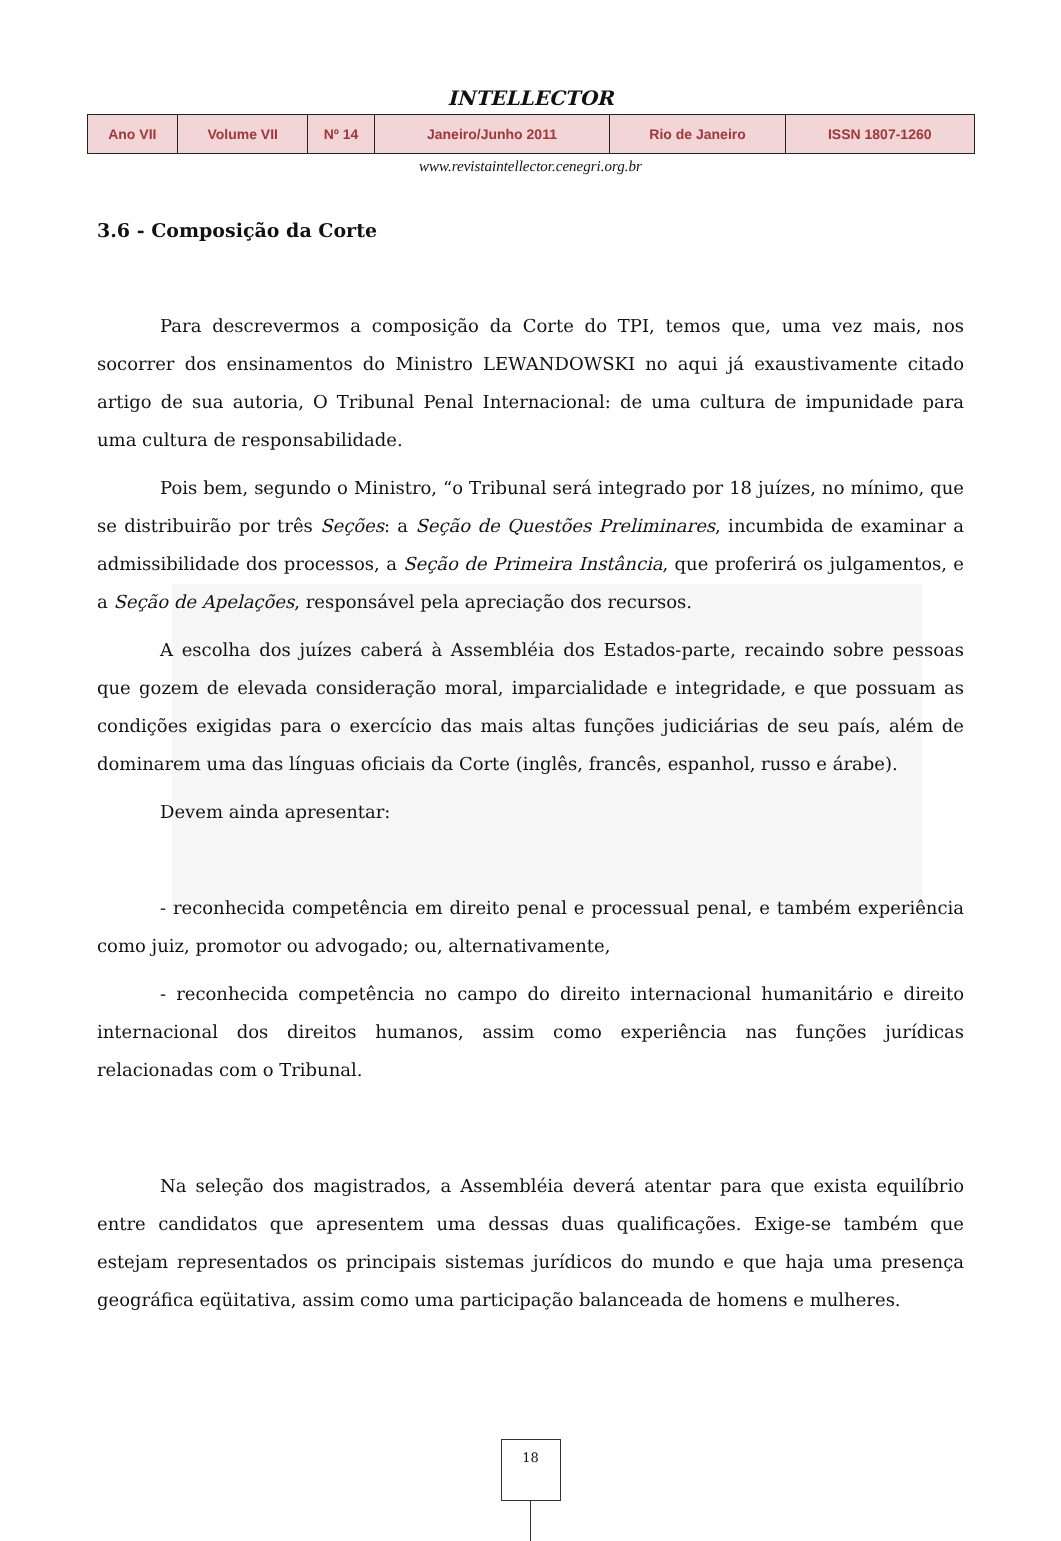INTELLECTOR
| Ano VII | Volume VII | Nº 14 | Janeiro/Junho 2011 | Rio de Janeiro | ISSN 1807-1260 |
www.revistaintellector.cenegri.org.br
3.6 - Composição da Corte
Para descrevermos a composição da Corte do TPI, temos que, uma vez mais, nos socorrer dos ensinamentos do Ministro LEWANDOWSKI no aqui já exaustivamente citado artigo de sua autoria, O Tribunal Penal Internacional: de uma cultura de impunidade para uma cultura de responsabilidade.
Pois bem, segundo o Ministro, “o Tribunal será integrado por 18 juízes, no mínimo, que se distribuirão por três Seções: a Seção de Questões Preliminares, incumbida de examinar a admissibilidade dos processos, a Seção de Primeira Instância, que proferirá os julgamentos, e a Seção de Apelações, responsável pela apreciação dos recursos.
A escolha dos juízes caberá à Assembléia dos Estados-parte, recaindo sobre pessoas que gozem de elevada consideração moral, imparcialidade e integridade, e que possuam as condições exigidas para o exercício das mais altas funções judiciárias de seu país, além de dominarem uma das línguas oficiais da Corte (inglês, francês, espanhol, russo e árabe).
Devem ainda apresentar:
- reconhecida competência em direito penal e processual penal, e também experiência como juiz, promotor ou advogado; ou, alternativamente,
- reconhecida competência no campo do direito internacional humanitário e direito internacional dos direitos humanos, assim como experiência nas funções jurídicas relacionadas com o Tribunal.
Na seleção dos magistrados, a Assembléia deverá atentar para que exista equilíbrio entre candidatos que apresentem uma dessas duas qualificações. Exige-se também que estejam representados os principais sistemas jurídicos do mundo e que haja uma presença geográfica eqüitativa, assim como uma participação balanceada de homens e mulheres.
18